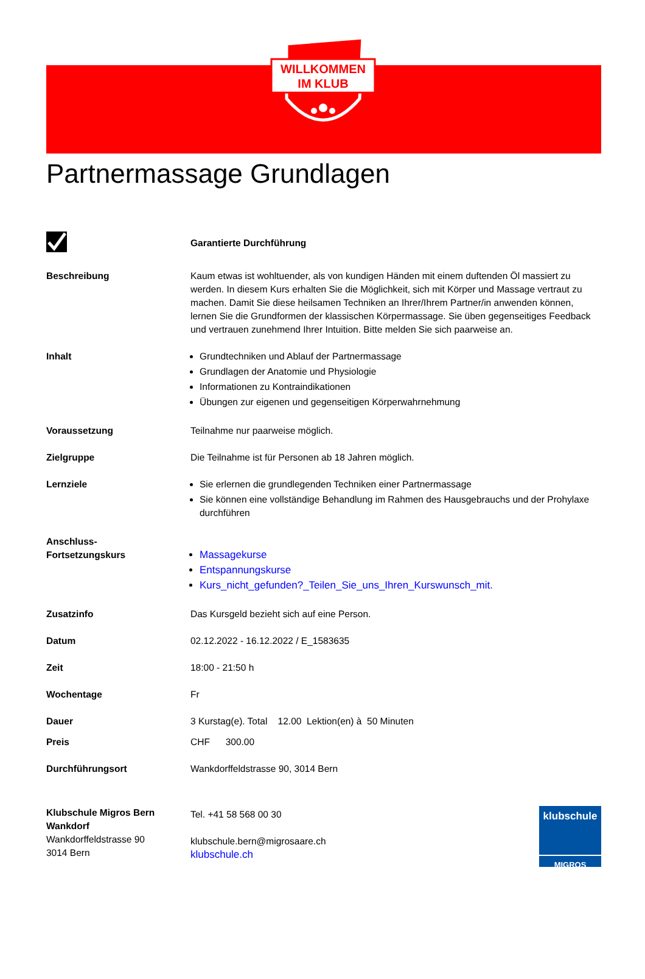WILLKOMMEN
IM KLUB
Partnermassage Grundlagen
Garantierte Durchführung
Beschreibung Kaum etwas ist wohltuender, als von kundigen Händen mit einem duftenden Öl massiert zu werden. In diesem Kurs erhalten Sie die Möglichkeit, sich mit Körper und Massage vertraut zu machen. Damit Sie diese heilsamen Techniken an Ihrer/Ihrem Partner/in anwenden können, lernen Sie die Grundformen der klassischen Körpermassage. Sie üben gegenseitiges Feedback und vertrauen zunehmend Ihrer Intuition. Bitte melden Sie sich paarweise an.
Inhalt Grundtechniken und Ablauf der Partnermassage
Grundlagen der Anatomie und Physiologie
Informationen zu Kontraindikationen
Übungen zur eigenen und gegenseitigen Körperwahrnehmung
Voraussetzung Teilnahme nur paarweise möglich.
Zielgruppe Die Teilnahme ist für Personen ab 18 Jahren möglich.
Lernziele Sie erlernen die grundlegenden Techniken einer Partnermassage
Sie können eine vollständige Behandlung im Rahmen des Hausgebrauchs und der Prohylaxe durchführen
Anschluss-
Fortsetzungskurs
Massagekurse
Entspannungskurse
Kurs_nicht_gefunden?_Teilen_Sie_uns_Ihren_Kurswunsch_mit.
Zusatzinfo Das Kursgeld bezieht sich auf eine Person.
Datum 02.12.2022 - 16.12.2022 / E_1583635
Zeit 18:00 - 21:50 h
Wochentage Fr
Dauer 3 Kurstag(e). Total 12.00 Lektion(en) à 50 Minuten
Preis CHF 300.00
Durchführungsort Wankdorffeldstrasse 90, 3014 Bern
Klubschule Migros Bern Wankdorf
Wankdorffeldstrasse 90
3014 Bern
Tel. +41 58 568 00 30
klubschule.bern@migrosaare.ch
klubschule.ch
klubschule
MIGROS